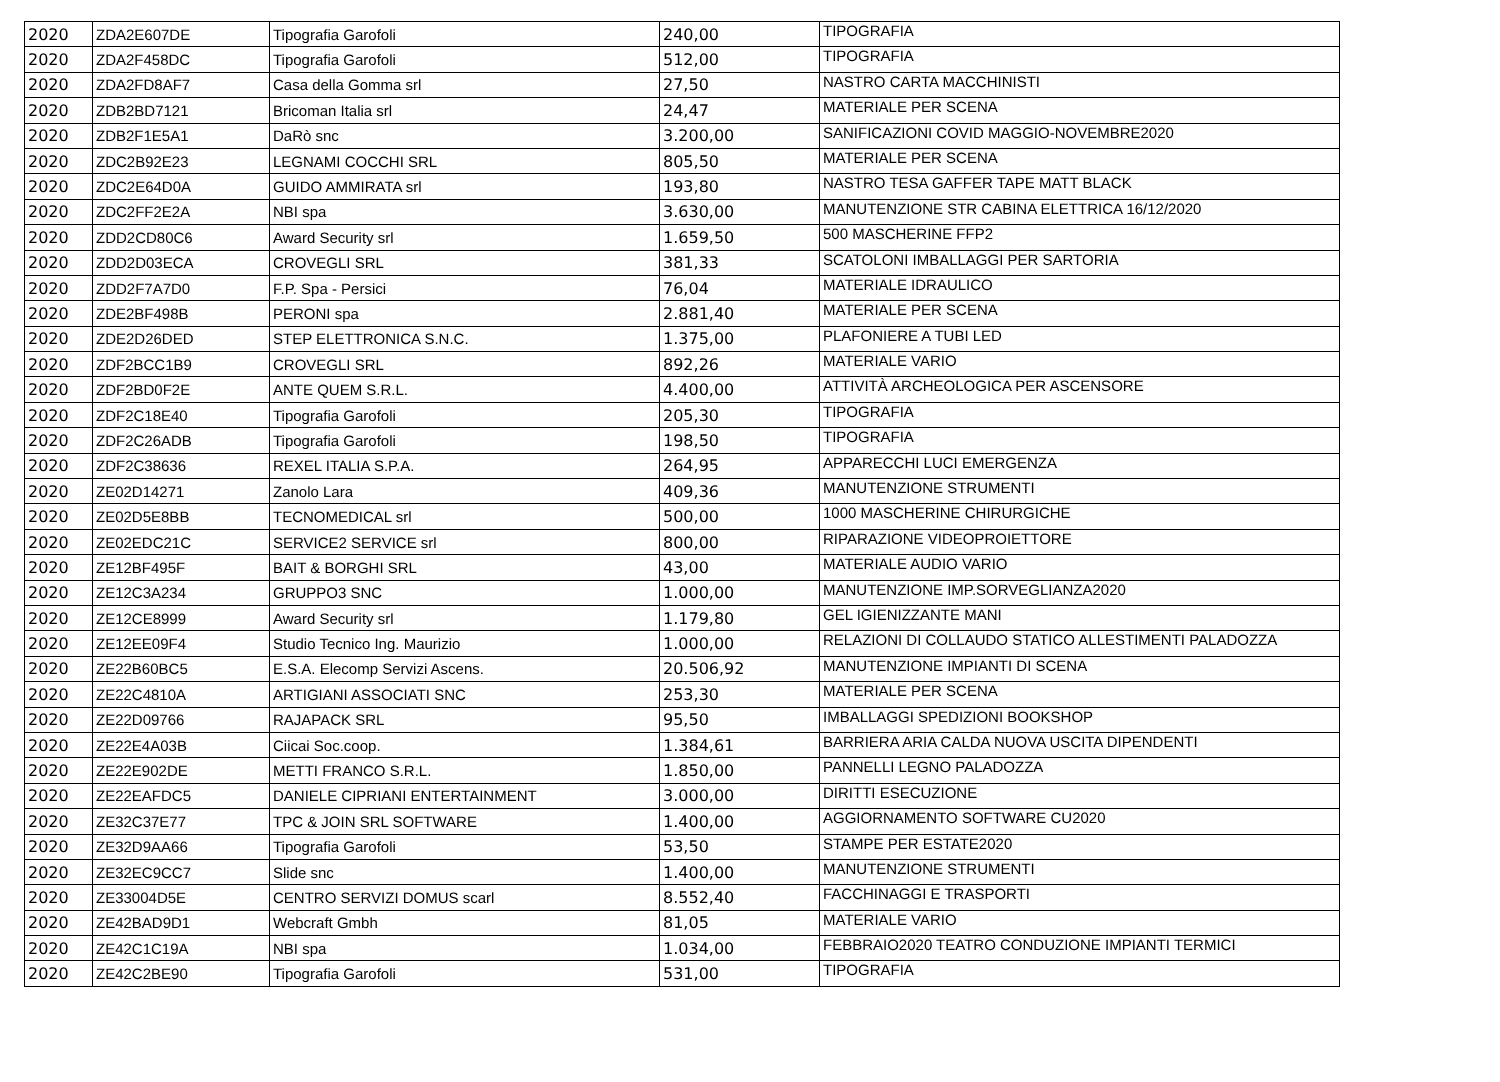| 2020 | ZDA2E607DE | Tipografia Garofoli | 240,00 | TIPOGRAFIA |
| 2020 | ZDA2F458DC | Tipografia Garofoli | 512,00 | TIPOGRAFIA |
| 2020 | ZDA2FD8AF7 | Casa della Gomma srl | 27,50 | NASTRO CARTA MACCHINISTI |
| 2020 | ZDB2BD7121 | Bricoman Italia srl | 24,47 | MATERIALE PER SCENA |
| 2020 | ZDB2F1E5A1 | DaRò snc | 3.200,00 | SANIFICAZIONI COVID MAGGIO-NOVEMBRE2020 |
| 2020 | ZDC2B92E23 | LEGNAMI COCCHI SRL | 805,50 | MATERIALE PER SCENA |
| 2020 | ZDC2E64D0A | GUIDO AMMIRATA srl | 193,80 | NASTRO TESA GAFFER TAPE MATT BLACK |
| 2020 | ZDC2FF2E2A | NBI spa | 3.630,00 | MANUTENZIONE STR CABINA ELETTRICA 16/12/2020 |
| 2020 | ZDD2CD80C6 | Award Security srl | 1.659,50 | 500 MASCHERINE FFP2 |
| 2020 | ZDD2D03ECA | CROVEGLI SRL | 381,33 | SCATOLONI IMBALLAGGI PER SARTORIA |
| 2020 | ZDD2F7A7D0 | F.P. Spa - Persici | 76,04 | MATERIALE IDRAULICO |
| 2020 | ZDE2BF498B | PERONI spa | 2.881,40 | MATERIALE PER SCENA |
| 2020 | ZDE2D26DED | STEP ELETTRONICA S.N.C. | 1.375,00 | PLAFONIERE A TUBI LED |
| 2020 | ZDF2BCC1B9 | CROVEGLI SRL | 892,26 | MATERIALE VARIO |
| 2020 | ZDF2BD0F2E | ANTE QUEM S.R.L. | 4.400,00 | ATTIVITÀ ARCHEOLOGICA PER ASCENSORE |
| 2020 | ZDF2C18E40 | Tipografia Garofoli | 205,30 | TIPOGRAFIA |
| 2020 | ZDF2C26ADB | Tipografia Garofoli | 198,50 | TIPOGRAFIA |
| 2020 | ZDF2C38636 | REXEL ITALIA S.P.A. | 264,95 | APPARECCHI LUCI EMERGENZA |
| 2020 | ZE02D14271 | Zanolo Lara | 409,36 | MANUTENZIONE STRUMENTI |
| 2020 | ZE02D5E8BB | TECNOMEDICAL srl | 500,00 | 1000 MASCHERINE CHIRURGICHE |
| 2020 | ZE02EDC21C | SERVICE2 SERVICE srl | 800,00 | RIPARAZIONE VIDEOPROIETTORE |
| 2020 | ZE12BF495F | BAIT & BORGHI SRL | 43,00 | MATERIALE AUDIO VARIO |
| 2020 | ZE12C3A234 | GRUPPO3 SNC | 1.000,00 | MANUTENZIONE IMP.SORVEGLIANZA2020 |
| 2020 | ZE12CE8999 | Award Security srl | 1.179,80 | GEL IGIENIZZANTE MANI |
| 2020 | ZE12EE09F4 | Studio Tecnico Ing. Maurizio | 1.000,00 | RELAZIONI DI COLLAUDO STATICO ALLESTIMENTI PALADOZZA |
| 2020 | ZE22B60BC5 | E.S.A. Elecomp Servizi Ascens. | 20.506,92 | MANUTENZIONE IMPIANTI DI SCENA |
| 2020 | ZE22C4810A | ARTIGIANI ASSOCIATI SNC | 253,30 | MATERIALE PER SCENA |
| 2020 | ZE22D09766 | RAJAPACK SRL | 95,50 | IMBALLAGGI SPEDIZIONI BOOKSHOP |
| 2020 | ZE22E4A03B | Ciicai Soc.coop. | 1.384,61 | BARRIERA ARIA CALDA NUOVA USCITA DIPENDENTI |
| 2020 | ZE22E902DE | METTI FRANCO S.R.L. | 1.850,00 | PANNELLI LEGNO PALADOZZA |
| 2020 | ZE22EAFDC5 | DANIELE CIPRIANI ENTERTAINMENT | 3.000,00 | DIRITTI ESECUZIONE |
| 2020 | ZE32C37E77 | TPC & JOIN SRL SOFTWARE | 1.400,00 | AGGIORNAMENTO SOFTWARE CU2020 |
| 2020 | ZE32D9AA66 | Tipografia Garofoli | 53,50 | STAMPE PER ESTATE2020 |
| 2020 | ZE32EC9CC7 | Slide snc | 1.400,00 | MANUTENZIONE STRUMENTI |
| 2020 | ZE33004D5E | CENTRO SERVIZI DOMUS scarl | 8.552,40 | FACCHINAGGI E TRASPORTI |
| 2020 | ZE42BAD9D1 | Webcraft Gmbh | 81,05 | MATERIALE VARIO |
| 2020 | ZE42C1C19A | NBI spa | 1.034,00 | FEBBRAIO2020 TEATRO CONDUZIONE IMPIANTI TERMICI |
| 2020 | ZE42C2BE90 | Tipografia Garofoli | 531,00 | TIPOGRAFIA |